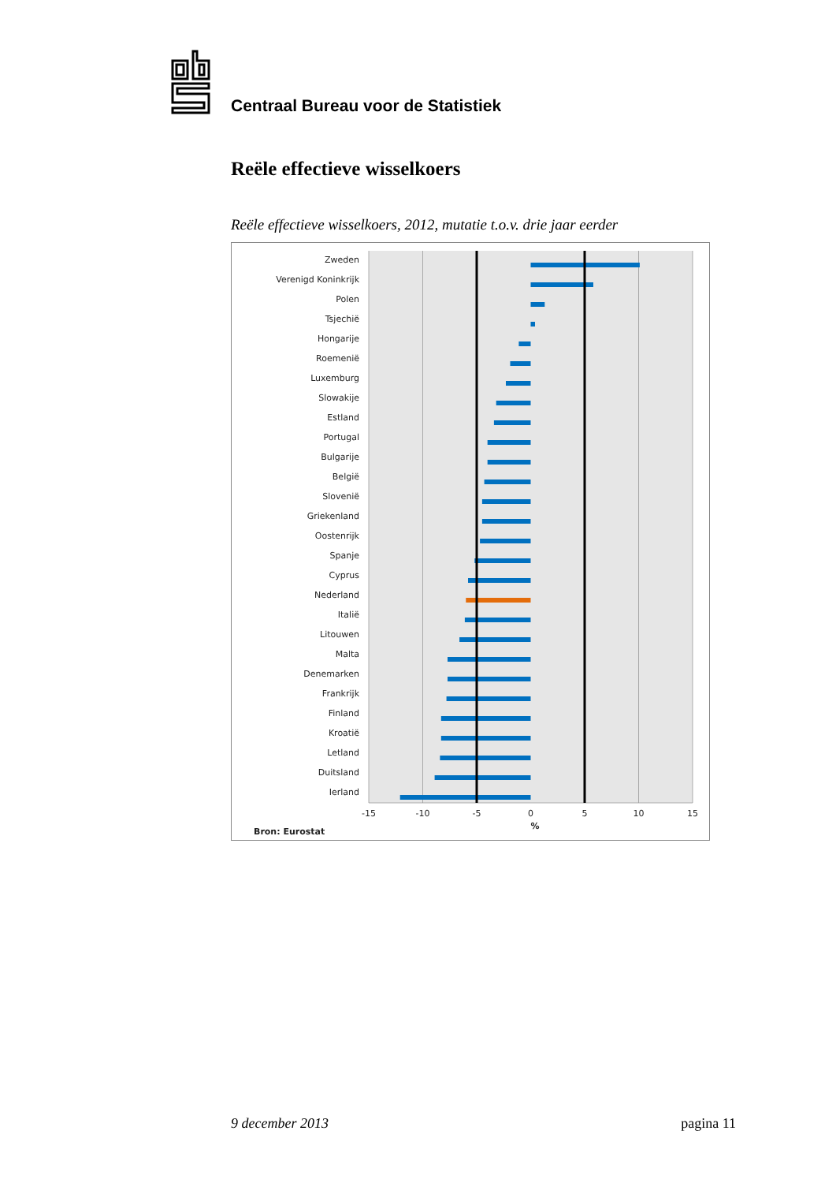Centraal Bureau voor de Statistiek
Reële effectieve wisselkoers
Reële effectieve wisselkoers, 2012, mutatie t.o.v. drie jaar eerder
Zweden
Verenigd Koninkrijk
Polen
Tsjechië
Hongarije
Roemenië
Luxemburg
Slowakije
Estland
Portugal
Bulgarije
België
Slovenië
Griekenland
Oostenrijk
Spanje
Cyprus
Nederland
Italië
Litouwen
Malta
Denemarken
Frankrijk
Finland
Kroatië
Letland
Duitsland
Ierland
-15
-10
-5
0
5
10
15
%
Bron: Eurostat
9 december 2013 pagina 11